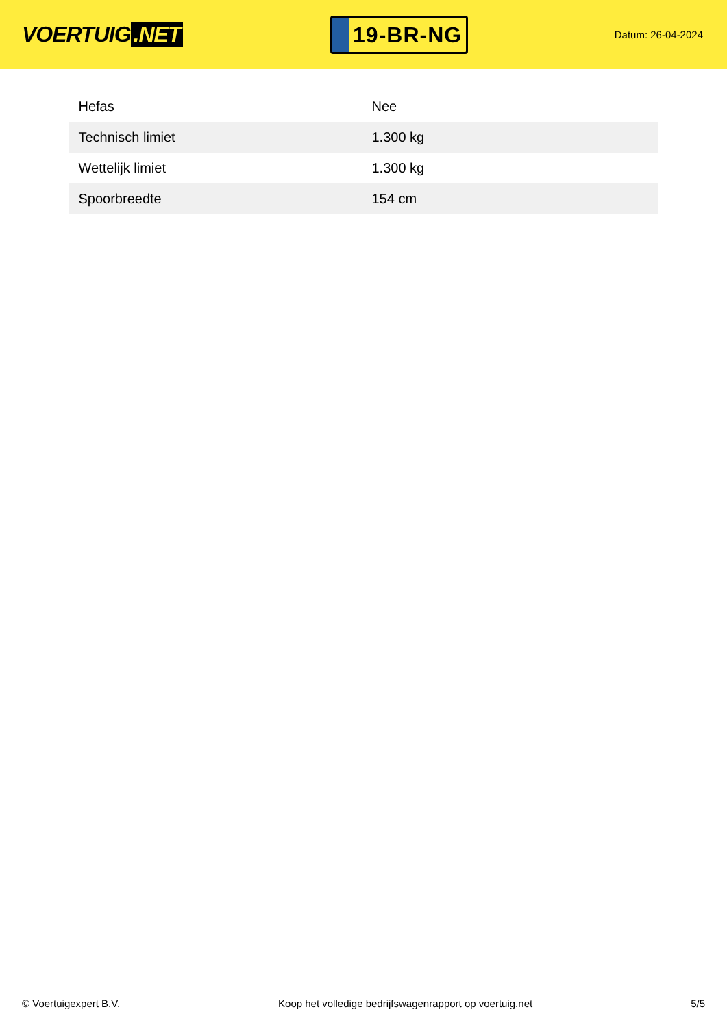VOERTUIG.NET
19-BR-NG
Datum: 26-04-2024
| Hefas | Nee |
| Technisch limiet | 1.300 kg |
| Wettelijk limiet | 1.300 kg |
| Spoorbreedte | 154 cm |
© Voertuigexpert B.V. Koop het volledige bedrijfswagenrapport op voertuig.net 5/5